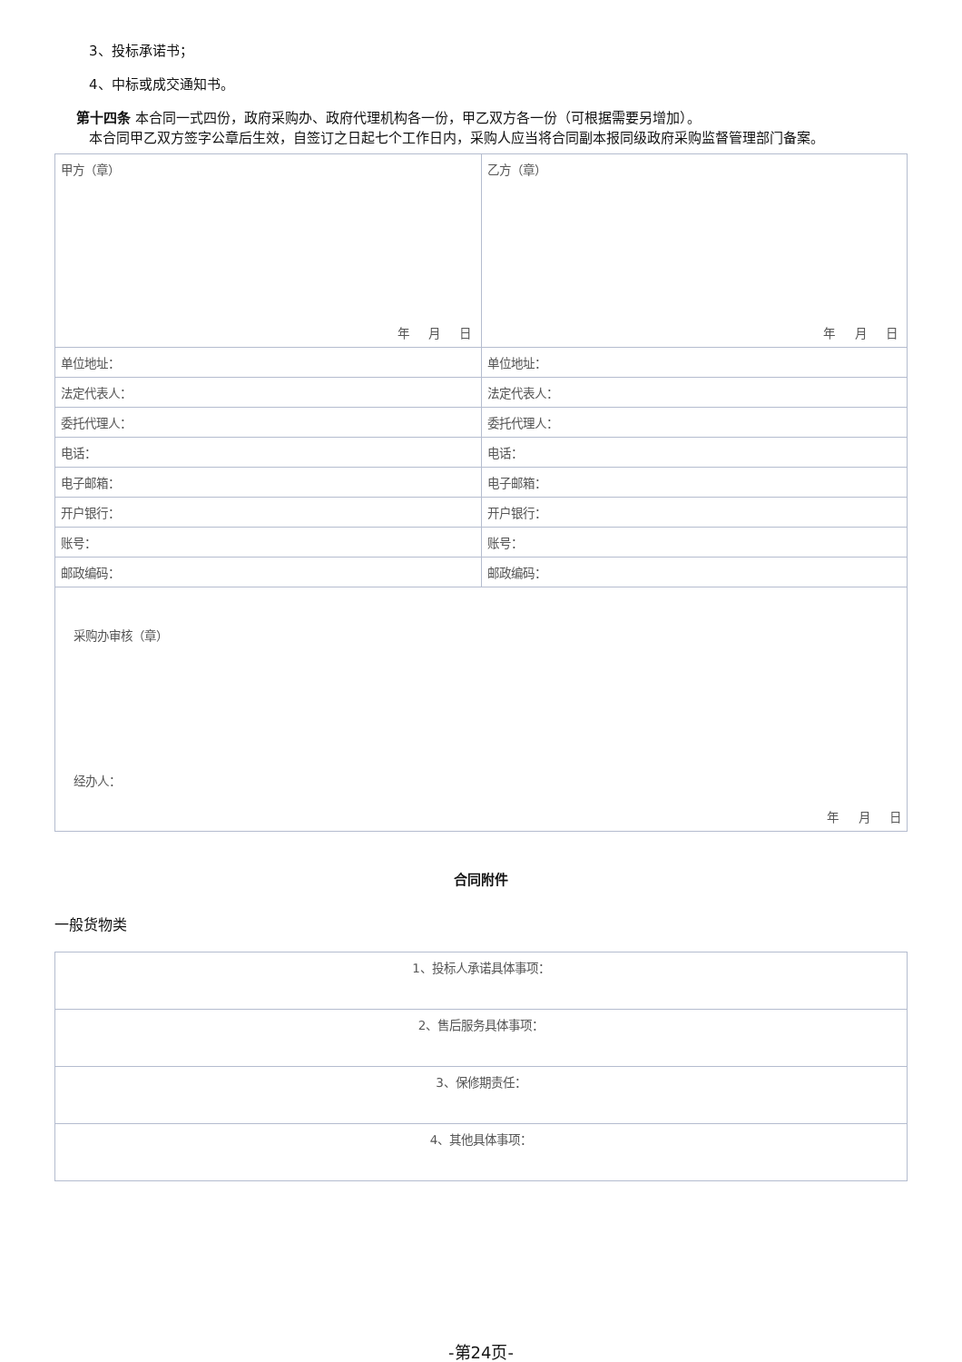3、投标承诺书；
4、中标或成交通知书。
第十四条 本合同一式四份，政府采购办、政府代理机构各一份，甲乙双方各一份（可根据需要另增加）。
本合同甲乙双方签字公章后生效，自签订之日起七个工作日内，采购人应当将合同副本报同级政府采购监督管理部门备案。
| 甲方（章） 年 月 日 | 乙方（章） 年 月 日 |
| 单位地址： | 单位地址： |
| 法定代表人： | 法定代表人： |
| 委托代理人： | 委托代理人： |
| 电话： | 电话： |
| 电子邮箱： | 电子邮箱： |
| 开户银行： | 开户银行： |
| 账号： | 账号： |
| 邮政编码： | 邮政编码： |
| 采购办审核（章） 经办人： 年 月 日 | |
合同附件
一般货物类
| 1、投标人承诺具体事项： |
| 2、售后服务具体事项： |
| 3、保修期责任： |
| 4、其他具体事项： |
-第24页-